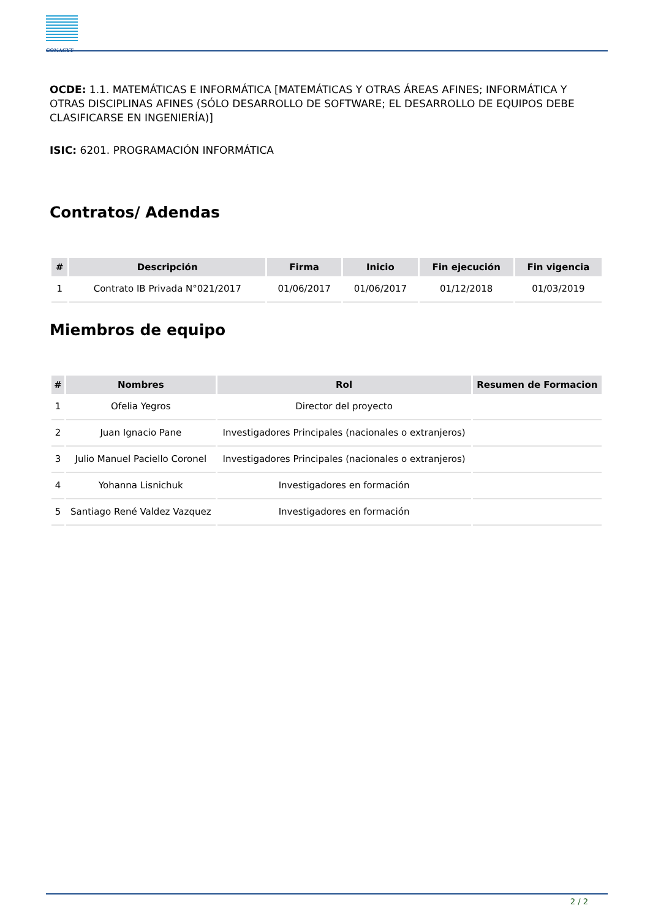CONACYT
OCDE: 1.1. MATEMÁTICAS E INFORMÁTICA [MATEMÁTICAS Y OTRAS ÁREAS AFINES; INFORMÁTICA Y OTRAS DISCIPLINAS AFINES (SÓLO DESARROLLO DE SOFTWARE; EL DESARROLLO DE EQUIPOS DEBE CLASIFICARSE EN INGENIERÍA)]
ISIC: 6201. PROGRAMACIÓN INFORMÁTICA
Contratos/ Adendas
| # | Descripción | Firma | Inicio | Fin ejecución | Fin vigencia |
| --- | --- | --- | --- | --- | --- |
| 1 | Contrato IB Privada N°021/2017 | 01/06/2017 | 01/06/2017 | 01/12/2018 | 01/03/2019 |
Miembros de equipo
| # | Nombres | Rol | Resumen de Formacion |
| --- | --- | --- | --- |
| 1 | Ofelia Yegros | Director del proyecto | |
| 2 | Juan Ignacio Pane | Investigadores Principales (nacionales o extranjeros) | |
| 3 | Julio Manuel Paciello Coronel | Investigadores Principales (nacionales o extranjeros) | |
| 4 | Yohanna Lisnichuk | Investigadores en formación | |
| 5 | Santiago René Valdez Vazquez | Investigadores en formación | |
2 / 2